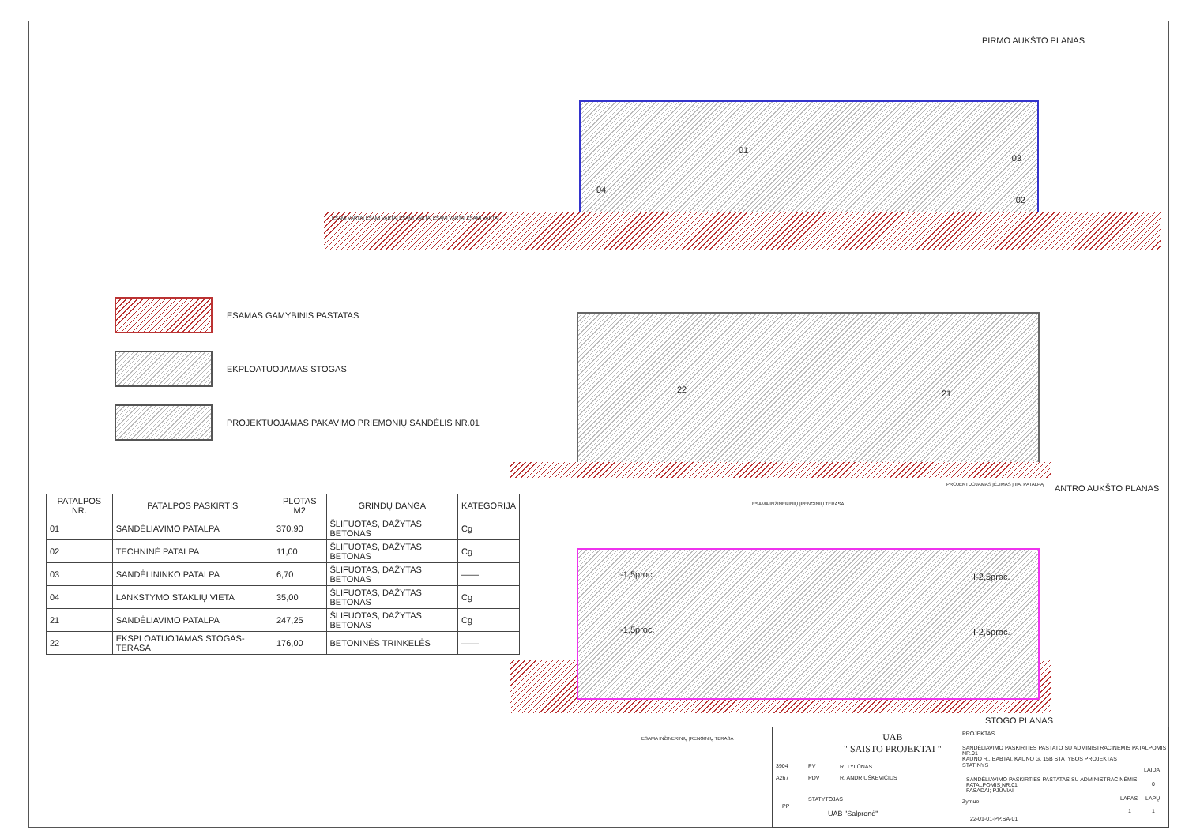PIRMO AUKŠTO PLANAS
01
04
03
02
ESAMI VARTAI ESAMI VARTAI ESAMI VARTAI ESAMI VARTAI ESAMI VARTAI
ESAMAS GAMYBINIS PASTATAS
EKPLOATUOJAMAS STOGAS
PROJEKTUOJAMAS PAKAVIMO PRIEMONIŲ SANDĖLIS NR.01
22 21
PROJEKTUOJAMAS ĮĖJIMAS Į IIA. PATALPĄ
ANTRO AUKŠTO PLANAS
ESAMA INŽINERINIŲ ĮRENGINIŲ TERASA
| PATALPOS NR. | PATALPOS PASKIRTIS | PLOTAS M2 | GRINDŲ DANGA | KATEGORIJA |
| --- | --- | --- | --- | --- |
| 01 | SANDĖLIAVIMO PATALPA | 370.90 | ŠLIFUOTAS, DAŽYTAS BETONAS | Cg |
| 02 | TECHNINĖ PATALPA | 11,00 | ŠLIFUOTAS, DAŽYTAS BETONAS | Cg |
| 03 | SANDĖLININKO PATALPA | 6,70 | ŠLIFUOTAS, DAŽYTAS BETONAS | —— |
| 04 | LANKSTYMO STAKLIŲ VIETA | 35,00 | ŠLIFUOTAS, DAŽYTAS BETONAS | Cg |
| 21 | SANDĖLIAVIMO PATALPA | 247,25 | ŠLIFUOTAS, DAŽYTAS BETONAS | Cg |
| 22 | EKSPLOATUOJAMAS STOGAS-TERASA | 176,00 | BETONINĖS TRINKELĖS | —— |
I-1,5proc.
I-1,5proc.
I-2,5proc.
I-2,5proc.
STOGO PLANAS
ESAMA INŽINERINIŲ ĮRENGINIŲ TERASA
UAB
" SAISTO PROJEKTAI "
PROJEKTAS
SANDĖLIAVIMO PASKIRTIES PASTATO SU ADMINISTRACINĖMIS PATALPOMIS NR.01
KAUNO R., BABTAI, KAUNO G. 15B STATYBOS PROJEKTAS
3904 PV R. TYLŪNAS
A267 PDV R. ANDRIUŠKEVIČIUS
STATINYS
SANDĖLIAVIMO PASKIRTIES PASTATAS SU ADMINISTRACINĖMIS PATALPOMIS NR.01
FASADAI; PJŪVIAI
LAIDA
0
PP
STATYTOJAS
UAB "Salpronė"
Žymuo
22-01-01-PP.SA-01
LAPAS LAPŲ
1 1